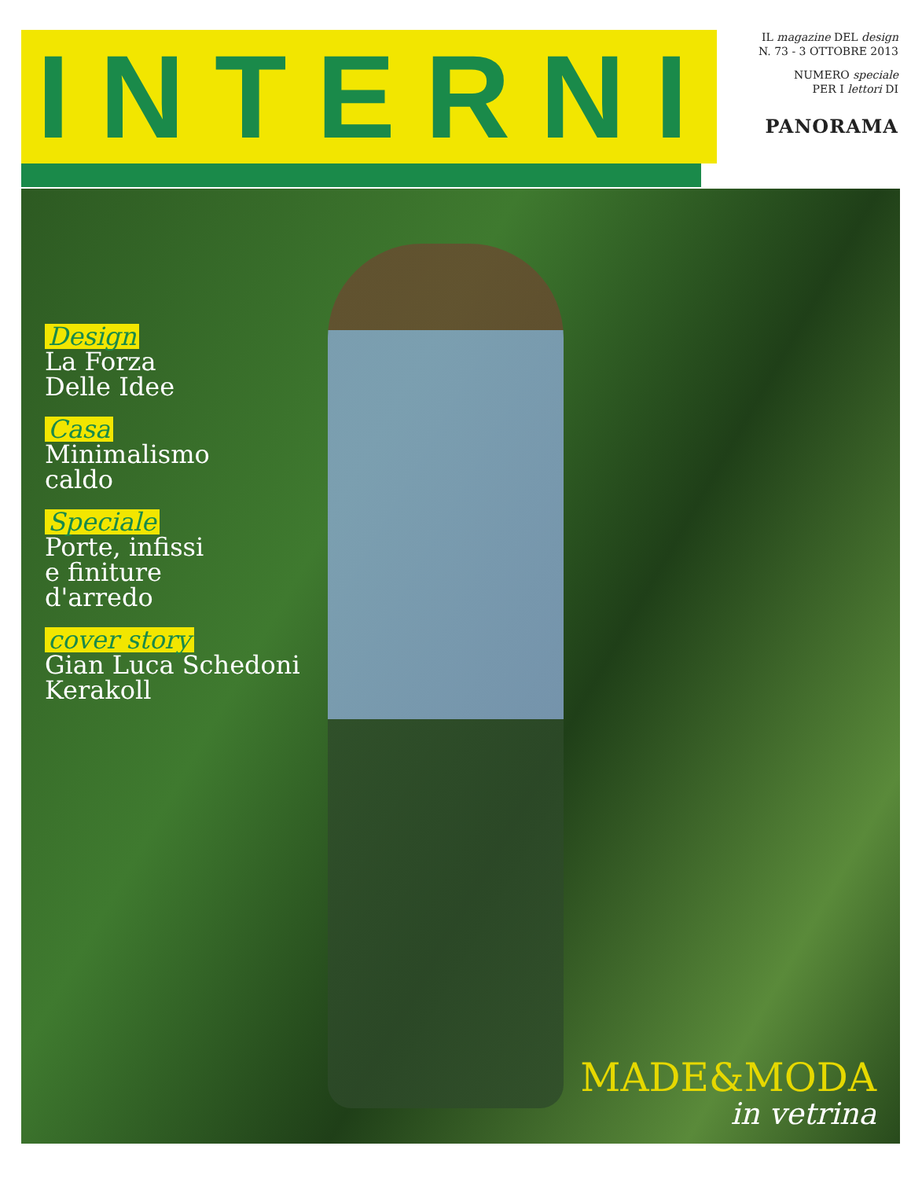INTERNI
IL magazine DEL design
N. 73 - 3 OTTOBRE 2013
NUMERO speciale
PER I lettori DI
PANORAMA
Design
La Forza
Delle Idee
Casa
Minimalismo
caldo
Speciale
Porte, infissi
e finiture
d'arredo
cover story
Gian Luca Schedoni
Kerakoll
MADE&MODA
in vetrina